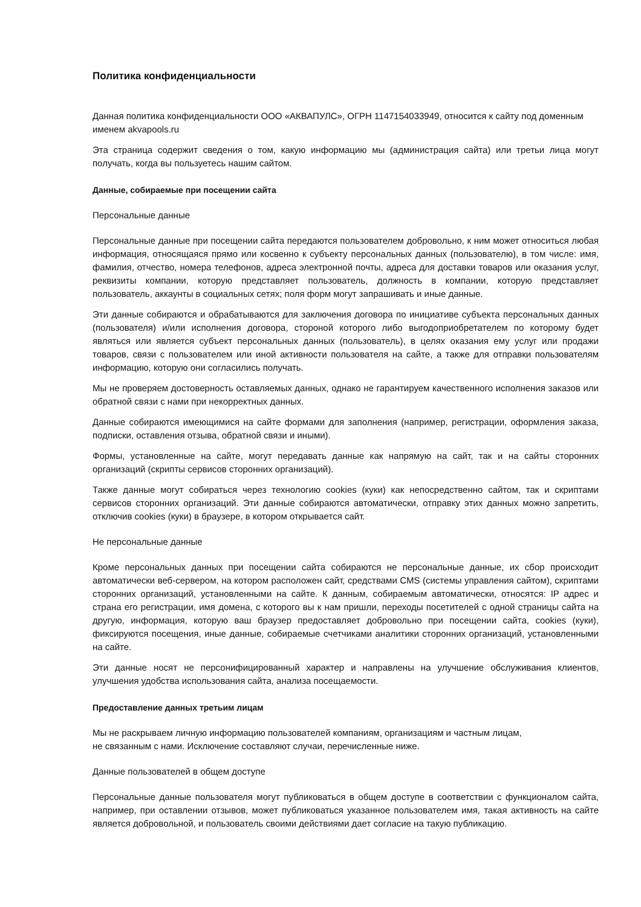Политика конфиденциальности
Данная политика конфиденциальности ООО «АКВАПУЛС», ОГРН 1147154033949, относится к сайту под доменным именем akvapools.ru
Эта страница содержит сведения о том, какую информацию мы (администрация сайта) или третьи лица могут получать, когда вы пользуетесь нашим сайтом.
Данные, собираемые при посещении сайта
Персональные данные
Персональные данные при посещении сайта передаются пользователем добровольно, к ним может относиться любая информация, относящаяся прямо или косвенно к субъекту персональных данных (пользователю), в том числе: имя, фамилия, отчество, номера телефонов, адреса электронной почты, адреса для доставки товаров или оказания услуг, реквизиты компании, которую представляет пользователь, должность в компании, которую представляет пользователь, аккаунты в социальных сетях; поля форм могут запрашивать и иные данные.
Эти данные собираются и обрабатываются для заключения договора по инициативе субъекта персональных данных (пользователя) и/или исполнения договора, стороной которого либо выгодоприобретателем по которому будет являться или является субъект персональных данных (пользователь), в целях оказания ему услуг или продажи товаров, связи с пользователем или иной активности пользователя на сайте, а также для отправки пользователям информацию, которую они согласились получать.
Мы не проверяем достоверность оставляемых данных, однако не гарантируем качественного исполнения заказов или обратной связи с нами при некорректных данных.
Данные собираются имеющимися на сайте формами для заполнения (например, регистрации, оформления заказа, подписки, оставления отзыва, обратной связи и иными).
Формы, установленные на сайте, могут передавать данные как напрямую на сайт, так и на сайты сторонних организаций (скрипты сервисов сторонних организаций).
Также данные могут собираться через технологию cookies (куки) как непосредственно сайтом, так и скриптами сервисов сторонних организаций. Эти данные собираются автоматически, отправку этих данных можно запретить, отключив cookies (куки) в браузере, в котором открывается сайт.
Не персональные данные
Кроме персональных данных при посещении сайта собираются не персональные данные, их сбор происходит автоматически веб-сервером, на котором расположен сайт, средствами CMS (системы управления сайтом), скриптами сторонних организаций, установленными на сайте. К данным, собираемым автоматически, относятся: IP адрес и страна его регистрации, имя домена, с которого вы к нам пришли, переходы посетителей с одной страницы сайта на другую, информация, которую ваш браузер предоставляет добровольно при посещении сайта, cookies (куки), фиксируются посещения, иные данные, собираемые счетчиками аналитики сторонних организаций, установленными на сайте.
Эти данные носят не персонифицированный характер и направлены на улучшение обслуживания клиентов, улучшения удобства использования сайта, анализа посещаемости.
Предоставление данных третьим лицам
Мы не раскрываем личную информацию пользователей компаниям, организациям и частным лицам,
не связанным с нами. Исключение составляют случаи, перечисленные ниже.
Данные пользователей в общем доступе
Персональные данные пользователя могут публиковаться в общем доступе в соответствии с функционалом сайта, например, при оставлении отзывов, может публиковаться указанное пользователем имя, такая активность на сайте является добровольной, и пользователь своими действиями дает согласие на такую публикацию.